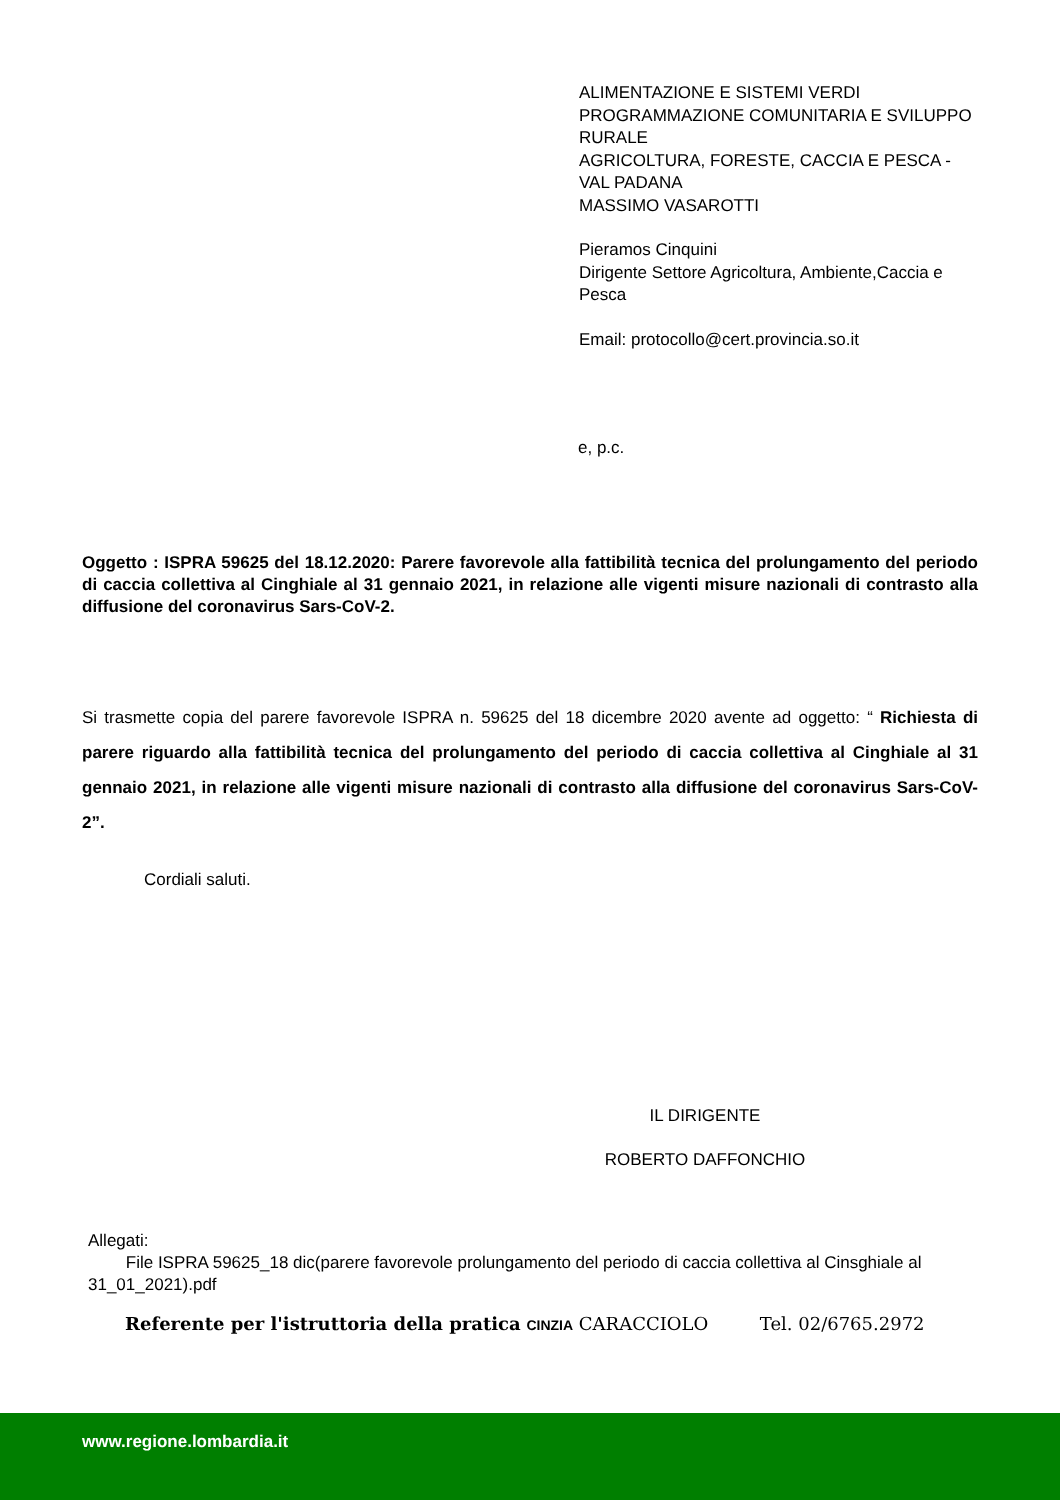ALIMENTAZIONE E SISTEMI VERDI
PROGRAMMAZIONE COMUNITARIA E SVILUPPO RURALE
AGRICOLTURA, FORESTE, CACCIA E PESCA - VAL PADANA
MASSIMO VASAROTTI
Pieramos Cinquini
Dirigente Settore Agricoltura, Ambiente,Caccia e Pesca
Email: protocollo@cert.provincia.so.it
e, p.c.
Oggetto : ISPRA 59625 del 18.12.2020: Parere favorevole alla fattibilità tecnica del prolungamento del periodo di caccia collettiva al Cinghiale al 31 gennaio 2021, in relazione alle vigenti misure nazionali di contrasto alla diffusione del coronavirus Sars-CoV-2.
Si trasmette copia del parere favorevole ISPRA n. 59625 del 18 dicembre 2020 avente ad oggetto: “ Richiesta di parere riguardo alla fattibilità tecnica del prolungamento del periodo di caccia collettiva al Cinghiale al 31 gennaio 2021, in relazione alle vigenti misure nazionali di contrasto alla diffusione del coronavirus Sars-CoV-2”.
Cordiali saluti.
IL DIRIGENTE
ROBERTO DAFFONCHIO
Allegati:
File ISPRA 59625_18 dic(parere favorevole prolungamento del periodo di caccia collettiva al Cinsghiale al 31_01_2021).pdf
Referente per l'istruttoria della pratica CINZIA CARACCIOLO Tel. 02/6765.2972
www.regione.lombardia.it